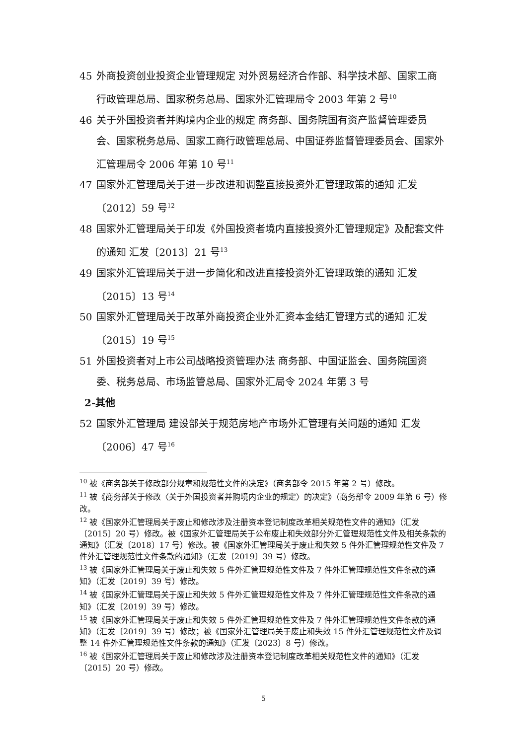45 外商投资创业投资企业管理规定 对外贸易经济合作部、科学技术部、国家工商行政管理总局、国家税务总局、国家外汇管理局令 2003 年第 2 号<sup>10</sup>
46 关于外国投资者并购境内企业的规定 商务部、国务院国有资产监督管理委员会、国家税务总局、国家工商行政管理总局、中国证券监督管理委员会、国家外汇管理局令 2006 年第 10 号<sup>11</sup>
47 国家外汇管理局关于进一步改进和调整直接投资外汇管理政策的通知 汇发〔2012〕59 号<sup>12</sup>
48 国家外汇管理局关于印发《外国投资者境内直接投资外汇管理规定》及配套文件的通知 汇发〔2013〕21 号<sup>13</sup>
49 国家外汇管理局关于进一步简化和改进直接投资外汇管理政策的通知 汇发〔2015〕13 号<sup>14</sup>
50 国家外汇管理局关于改革外商投资企业外汇资本金结汇管理方式的通知 汇发〔2015〕19 号<sup>15</sup>
51 外国投资者对上市公司战略投资管理办法 商务部、中国证监会、国务院国资委、税务总局、市场监管总局、国家外汇局令 2024 年第 3 号
2-其他
52 国家外汇管理局 建设部关于规范房地产市场外汇管理有关问题的通知 汇发〔2006〕47 号<sup>16</sup>
<sup>10</sup> 被《商务部关于修改部分规章和规范性文件的决定》（商务部令 2015 年第 2 号）修改。
<sup>11</sup> 被《商务部关于修改〈关于外国投资者并购境内企业的规定〉的决定》（商务部令 2009 年第 6 号）修改。
<sup>12</sup> 被《国家外汇管理局关于废止和修改涉及注册资本登记制度改革相关规范性文件的通知》（汇发〔2015〕20 号）修改。被《国家外汇管理局关于公布废止和失效部分外汇管理规范性文件及相关条款的通知》（汇发〔2018〕17 号）修改。被《国家外汇管理局关于废止和失效 5 件外汇管理规范性文件及 7 件外汇管理规范性文件条款的通知》（汇发〔2019〕39 号）修改。
<sup>13</sup> 被《国家外汇管理局关于废止和失效 5 件外汇管理规范性文件及 7 件外汇管理规范性文件条款的通知》（汇发〔2019〕39 号）修改。
<sup>14</sup> 被《国家外汇管理局关于废止和失效 5 件外汇管理规范性文件及 7 件外汇管理规范性文件条款的通知》（汇发〔2019〕39 号）修改。
<sup>15</sup> 被《国家外汇管理局关于废止和失效 5 件外汇管理规范性文件及 7 件外汇管理规范性文件条款的通知》（汇发〔2019〕39 号）修改；被《国家外汇管理局关于废止和失效 15 件外汇管理规范性文件及调整 14 件外汇管理规范性文件条款的通知》（汇发〔2023〕8 号）修改。
<sup>16</sup> 被《国家外汇管理局关于废止和修改涉及注册资本登记制度改革相关规范性文件的通知》（汇发〔2015〕20 号）修改。
5